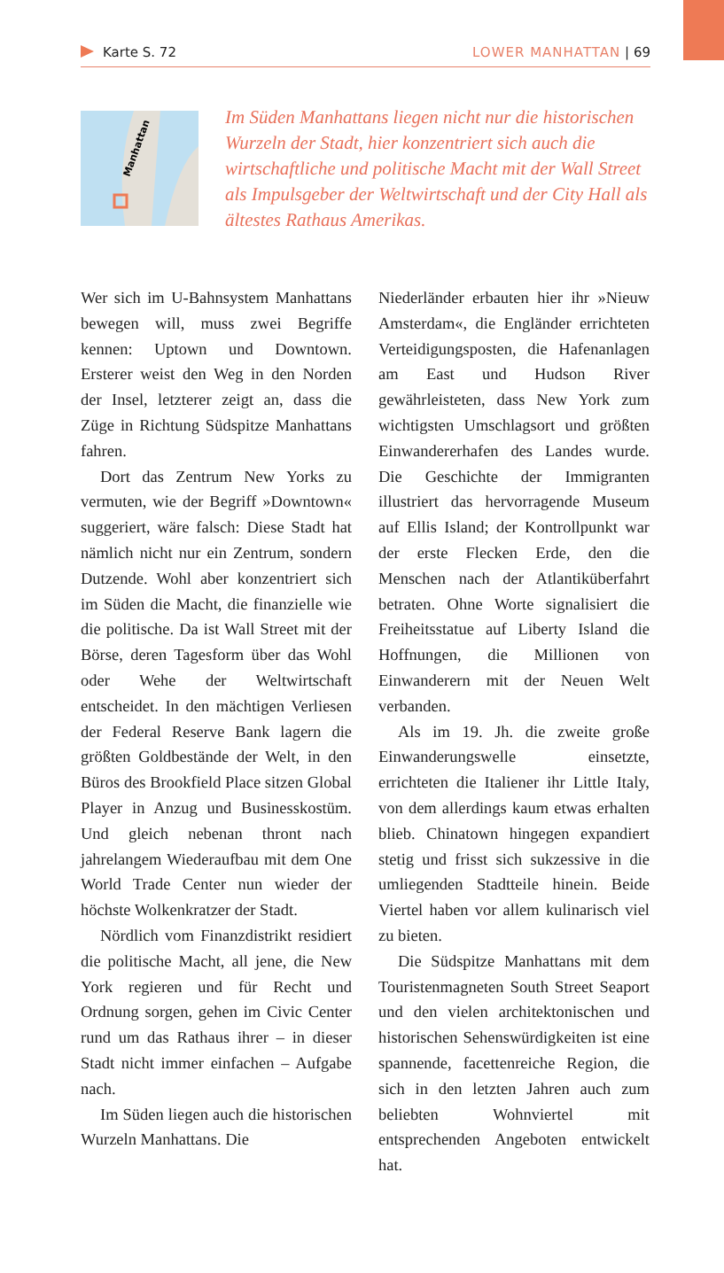Karte S. 72 LOWER MANHATTAN | 69
Manhattan
Im Süden Manhattans liegen nicht nur die historischen Wurzeln der Stadt, hier konzentriert sich auch die wirtschaftliche und politische Macht mit der Wall Street als Impulsgeber der Weltwirtschaft und der City Hall als ältestes Rathaus Amerikas.
Wer sich im U-Bahnsystem Manhattans bewegen will, muss zwei Begriffe kennen: Uptown und Downtown. Ersterer weist den Weg in den Norden der Insel, letzterer zeigt an, dass die Züge in Richtung Südspitze Manhattans fahren.
Dort das Zentrum New Yorks zu vermuten, wie der Begriff »Downtown« suggeriert, wäre falsch: Diese Stadt hat nämlich nicht nur ein Zentrum, sondern Dutzende. Wohl aber konzentriert sich im Süden die Macht, die finanzielle wie die politische. Da ist Wall Street mit der Börse, deren Tagesform über das Wohl oder Wehe der Weltwirtschaft entscheidet. In den mächtigen Verliesen der Federal Reserve Bank lagern die größten Goldbestände der Welt, in den Büros des Brookfield Place sitzen Global Player in Anzug und Businesskostüm. Und gleich nebenan thront nach jahrelangem Wiederaufbau mit dem One World Trade Center nun wieder der höchste Wolkenkratzer der Stadt.
Nördlich vom Finanzdistrikt residiert die politische Macht, all jene, die New York regieren und für Recht und Ordnung sorgen, gehen im Civic Center rund um das Rathaus ihrer – in dieser Stadt nicht immer einfachen – Aufgabe nach.
Im Süden liegen auch die historischen Wurzeln Manhattans. Die
Niederländer erbauten hier ihr »Nieuw Amsterdam«, die Engländer errichteten Verteidigungsposten, die Hafenanlagen am East und Hudson River gewährleisteten, dass New York zum wichtigsten Umschlagsort und größten Einwandererhafen des Landes wurde. Die Geschichte der Immigranten illustriert das hervorragende Museum auf Ellis Island; der Kontrollpunkt war der erste Flecken Erde, den die Menschen nach der Atlantiküberfahrt betraten. Ohne Worte signalisiert die Freiheitsstatue auf Liberty Island die Hoffnungen, die Millionen von Einwanderern mit der Neuen Welt verbanden.
Als im 19. Jh. die zweite große Einwanderungswelle einsetzte, errichteten die Italiener ihr Little Italy, von dem allerdings kaum etwas erhalten blieb. Chinatown hingegen expandiert stetig und frisst sich sukzessive in die umliegenden Stadtteile hinein. Beide Viertel haben vor allem kulinarisch viel zu bieten.
Die Südspitze Manhattans mit dem Touristenmagneten South Street Seaport und den vielen architektonischen und historischen Sehenswürdigkeiten ist eine spannende, facettenreiche Region, die sich in den letzten Jahren auch zum beliebten Wohnviertel mit entsprechenden Angeboten entwickelt hat.